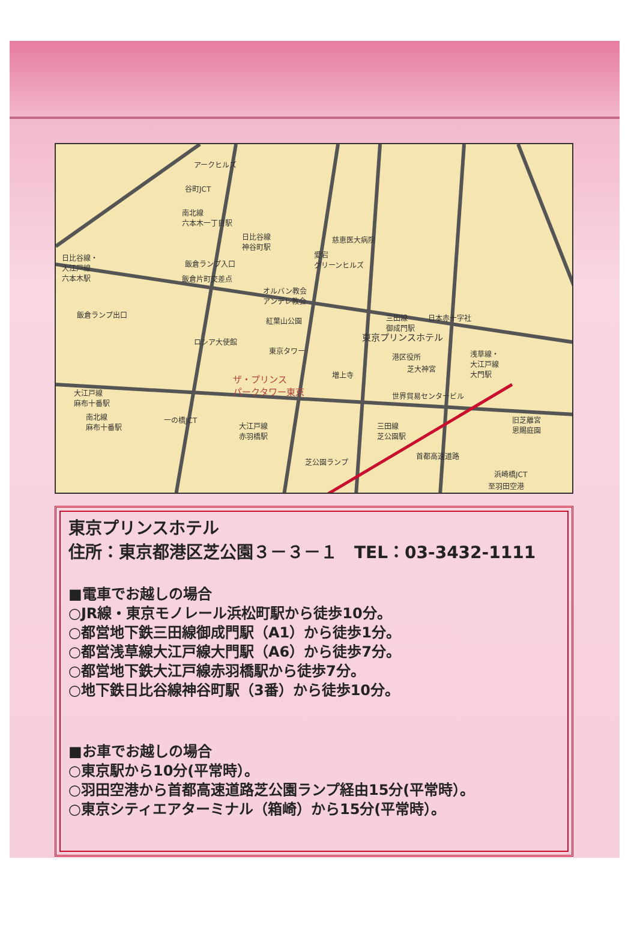アークヒルズ
谷町JCT
南北線
六本木一丁目駅
日比谷線
神谷町駅
慈恵医大病院
日比谷線・
大江戸線
六本木駅
愛宕
グリーンヒルズ 飯倉ランプ入口
飯倉片町交差点
オルバン教会
アンデレ教会
飯倉ランプ出口
紅葉山公園 三田線
御成門駅
日本赤十字社
東京プリンスホテル ロシア大使館
東京タワー
港区役所
芝大神宮
浅草線・
大江戸線
大門駅 増上寺 ザ・プリンス
パークタワー東京 大江戸線
麻布十番駅
世界貿易センタービル
南北線
麻布十番駅
一の橋JCT
大江戸線
赤羽橋駅
三田線
芝公園駅
旧芝離宮
恩賜庭園
芝公園ランプ
首都高速道路
浜崎橋JCT
至羽田空港
東京プリンスホテル
住所：東京都港区芝公園３－３－１　TEL：03-3432-1111
■電車でお越しの場合
○JR線・東京モノレール浜松町駅から徒歩10分。
○都営地下鉄三田線御成門駅（A1）から徒歩1分。
○都営浅草線大江戸線大門駅（A6）から徒歩7分。
○都営地下鉄大江戸線赤羽橋駅から徒歩7分。
○地下鉄日比谷線神谷町駅（3番）から徒歩10分。
■お車でお越しの場合
○東京駅から10分(平常時）。
○羽田空港から首都高速道路芝公園ランプ経由15分(平常時）。
○東京シティエアターミナル（箱崎）から15分(平常時）。